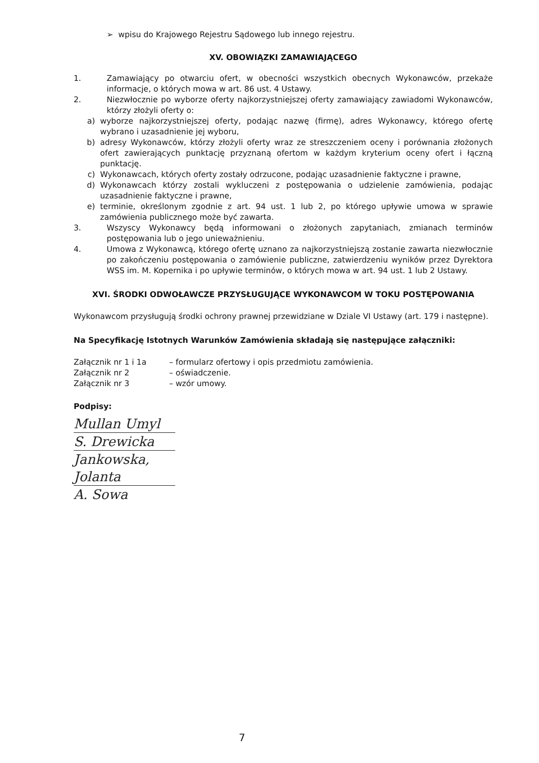➢ wpisu do Krajowego Rejestru Sądowego lub innego rejestru.
XV. OBOWIĄZKI ZAMAWIAJĄCEGO
1. Zamawiający po otwarciu ofert, w obecności wszystkich obecnych Wykonawców, przekaże informacje, o których mowa w art. 86 ust. 4 Ustawy.
2. Niezwłocznie po wyborze oferty najkorzystniejszej oferty zamawiający zawiadomi Wykonawców, którzy złożyli oferty o:
a) wyborze najkorzystniejszej oferty, podając nazwę (firmę), adres Wykonawcy, którego ofertę wybrano i uzasadnienie jej wyboru,
b) adresy Wykonawców, którzy złożyli oferty wraz ze streszczeniem oceny i porównania złożonych ofert zawierających punktację przyznaną ofertom w każdym kryterium oceny ofert i łączną punktację.
c) Wykonawcach, których oferty zostały odrzucone, podając uzasadnienie faktyczne i prawne,
d) Wykonawcach którzy zostali wykluczeni z postępowania o udzielenie zamówienia, podając uzasadnienie faktyczne i prawne,
e) terminie, określonym zgodnie z art. 94 ust. 1 lub 2, po którego upływie umowa w sprawie zamówienia publicznego może być zawarta.
3. Wszyscy Wykonawcy będą informowani o złożonych zapytaniach, zmianach terminów postępowania lub o jego unieważnieniu.
4. Umowa z Wykonawcą, którego ofertę uznano za najkorzystniejszą zostanie zawarta niezwłocznie po zakończeniu postępowania o zamówienie publiczne, zatwierdzeniu wyników przez Dyrektora WSS im. M. Kopernika i po upływie terminów, o których mowa w art. 94 ust. 1 lub 2 Ustawy.
XVI. ŚRODKI ODWOŁAWCZE PRZYSŁUGUJĄCE WYKONAWCOM W TOKU POSTĘPOWANIA
Wykonawcom przysługują środki ochrony prawnej przewidziane w Dziale VI Ustawy (art. 179 i następne).
Na Specyfikację Istotnych Warunków Zamówienia składają się następujące załączniki:
| Załącznik nr 1 i 1a | – formularz ofertowy i opis przedmiotu zamówienia. |
| Załącznik nr 2 | – oświadczenie. |
| Załącznik nr 3 | – wzór umowy. |
Podpisy:
Mullan Umyl
S. Drewicka
Jankowska, Jolanta
A. Sowa
7